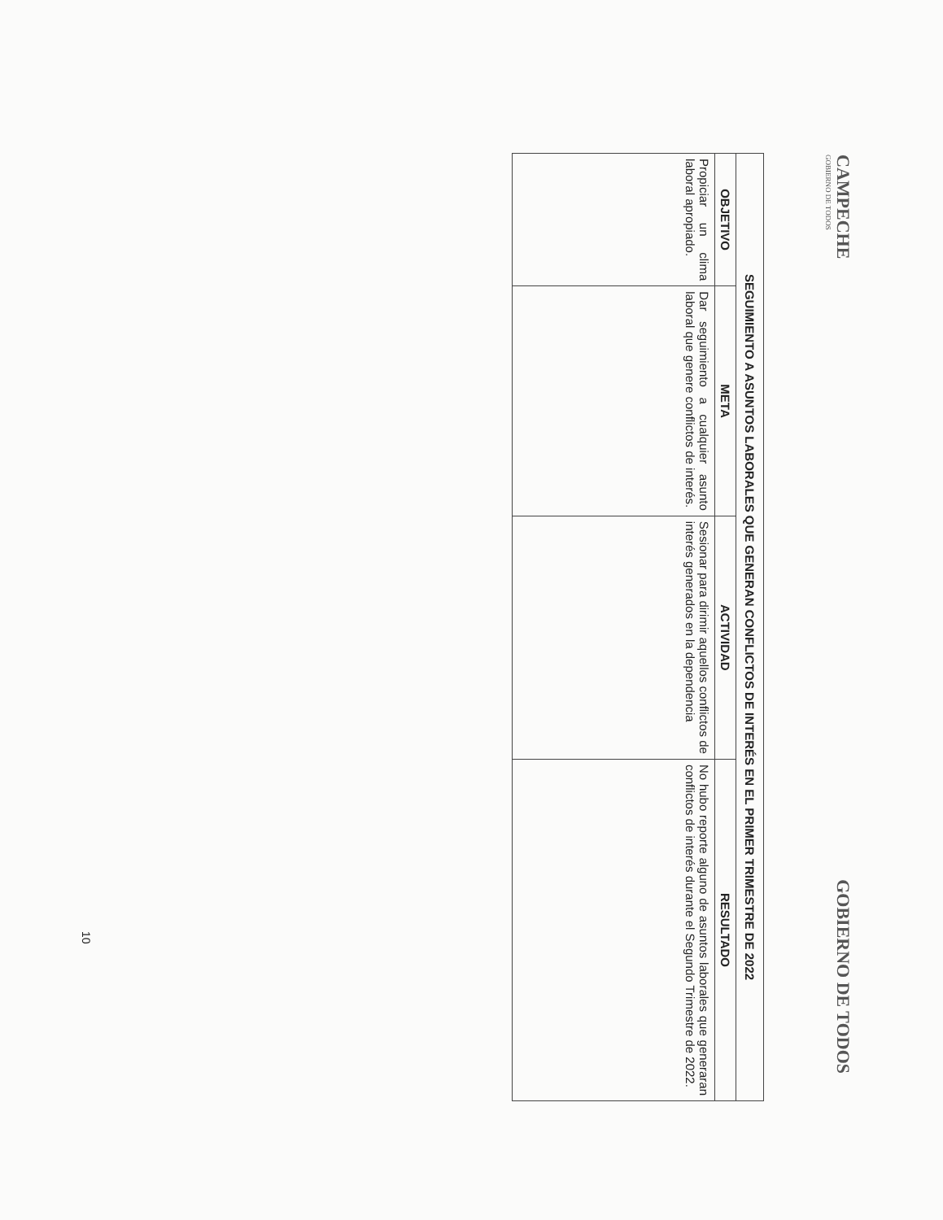CAMPECHE
GOBIERNO DE TODOS
GOBIERNO DE TODOS
| SEGUIMIENTO A ASUNTOS LABORALES QUE GENERAN CONFLICTOS DE INTERÉS EN EL PRIMER TRIMESTRE DE 2022 | | | |
| --- | --- | --- | --- |
| OBJETIVO | META | ACTIVIDAD | RESULTADO |
| Propiciar un clima laboral apropiado. | Dar seguimiento a cualquier asunto laboral que genere conflictos de interés. | Sesionar para dirimir aquellos conflictos de interés generados en la dependencia | No hubo reporte alguno de asuntos laborales que generaran conflictos de interés durante el Segundo Trimestre de 2022. |
10